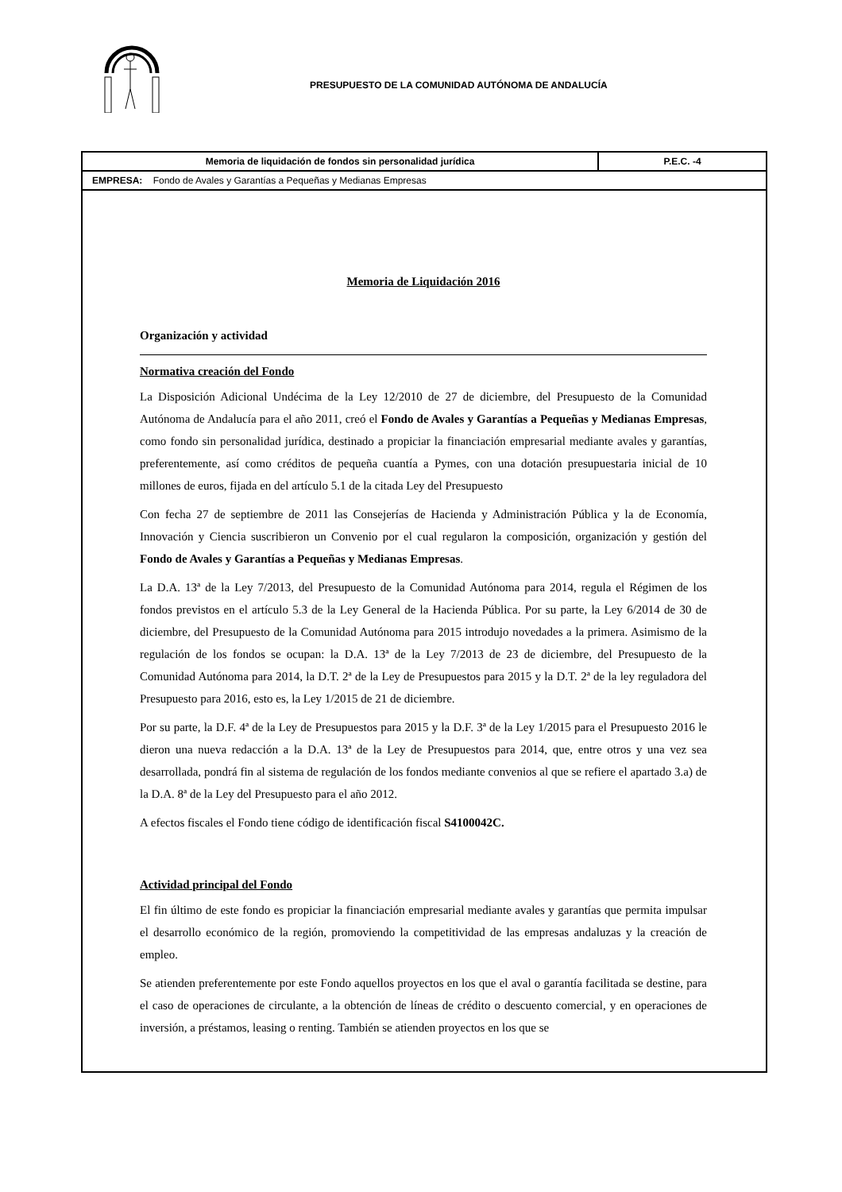PRESUPUESTO DE LA COMUNIDAD AUTÓNOMA DE ANDALUCÍA
Memoria de liquidación de fondos sin personalidad jurídica
P.E.C. -4
EMPRESA: Fondo de Avales y Garantías a Pequeñas y Medianas Empresas
Memoria de Liquidación 2016
Organización y actividad
Normativa creación del Fondo
La Disposición Adicional Undécima de la Ley 12/2010 de 27 de diciembre, del Presupuesto de la Comunidad Autónoma de Andalucía para el año 2011, creó el Fondo de Avales y Garantías a Pequeñas y Medianas Empresas, como fondo sin personalidad jurídica, destinado a propiciar la financiación empresarial mediante avales y garantías, preferentemente, así como créditos de pequeña cuantía a Pymes, con una dotación presupuestaria inicial de 10 millones de euros, fijada en del artículo 5.1 de la citada Ley del Presupuesto
Con fecha 27 de septiembre de 2011 las Consejerías de Hacienda y Administración Pública y la de Economía, Innovación y Ciencia suscribieron un Convenio por el cual regularon la composición, organización y gestión del Fondo de Avales y Garantías a Pequeñas y Medianas Empresas.
La D.A. 13ª de la Ley 7/2013, del Presupuesto de la Comunidad Autónoma para 2014, regula el Régimen de los fondos previstos en el artículo 5.3 de la Ley General de la Hacienda Pública. Por su parte, la Ley 6/2014 de 30 de diciembre, del Presupuesto de la Comunidad Autónoma para 2015 introdujo novedades a la primera. Asimismo de la regulación de los fondos se ocupan: la D.A. 13ª de la Ley 7/2013 de 23 de diciembre, del Presupuesto de la Comunidad Autónoma para 2014, la D.T. 2ª de la Ley de Presupuestos para 2015 y la D.T. 2ª de la ley reguladora del Presupuesto para 2016, esto es, la Ley 1/2015 de 21 de diciembre.
Por su parte, la D.F. 4ª de la Ley de Presupuestos para 2015 y la D.F. 3ª de la Ley 1/2015 para el Presupuesto 2016 le dieron una nueva redacción a la D.A. 13ª de la Ley de Presupuestos para 2014, que, entre otros y una vez sea desarrollada, pondrá fin al sistema de regulación de los fondos mediante convenios al que se refiere el apartado 3.a) de la D.A. 8ª de la Ley del Presupuesto para el año 2012.
A efectos fiscales el Fondo tiene código de identificación fiscal S4100042C.
Actividad principal del Fondo
El fin último de este fondo es propiciar la financiación empresarial mediante avales y garantías que permita impulsar el desarrollo económico de la región, promoviendo la competitividad de las empresas andaluzas y la creación de empleo.
Se atienden preferentemente por este Fondo aquellos proyectos en los que el aval o garantía facilitada se destine, para el caso de operaciones de circulante, a la obtención de líneas de crédito o descuento comercial, y en operaciones de inversión, a préstamos, leasing o renting. También se atienden proyectos en los que se